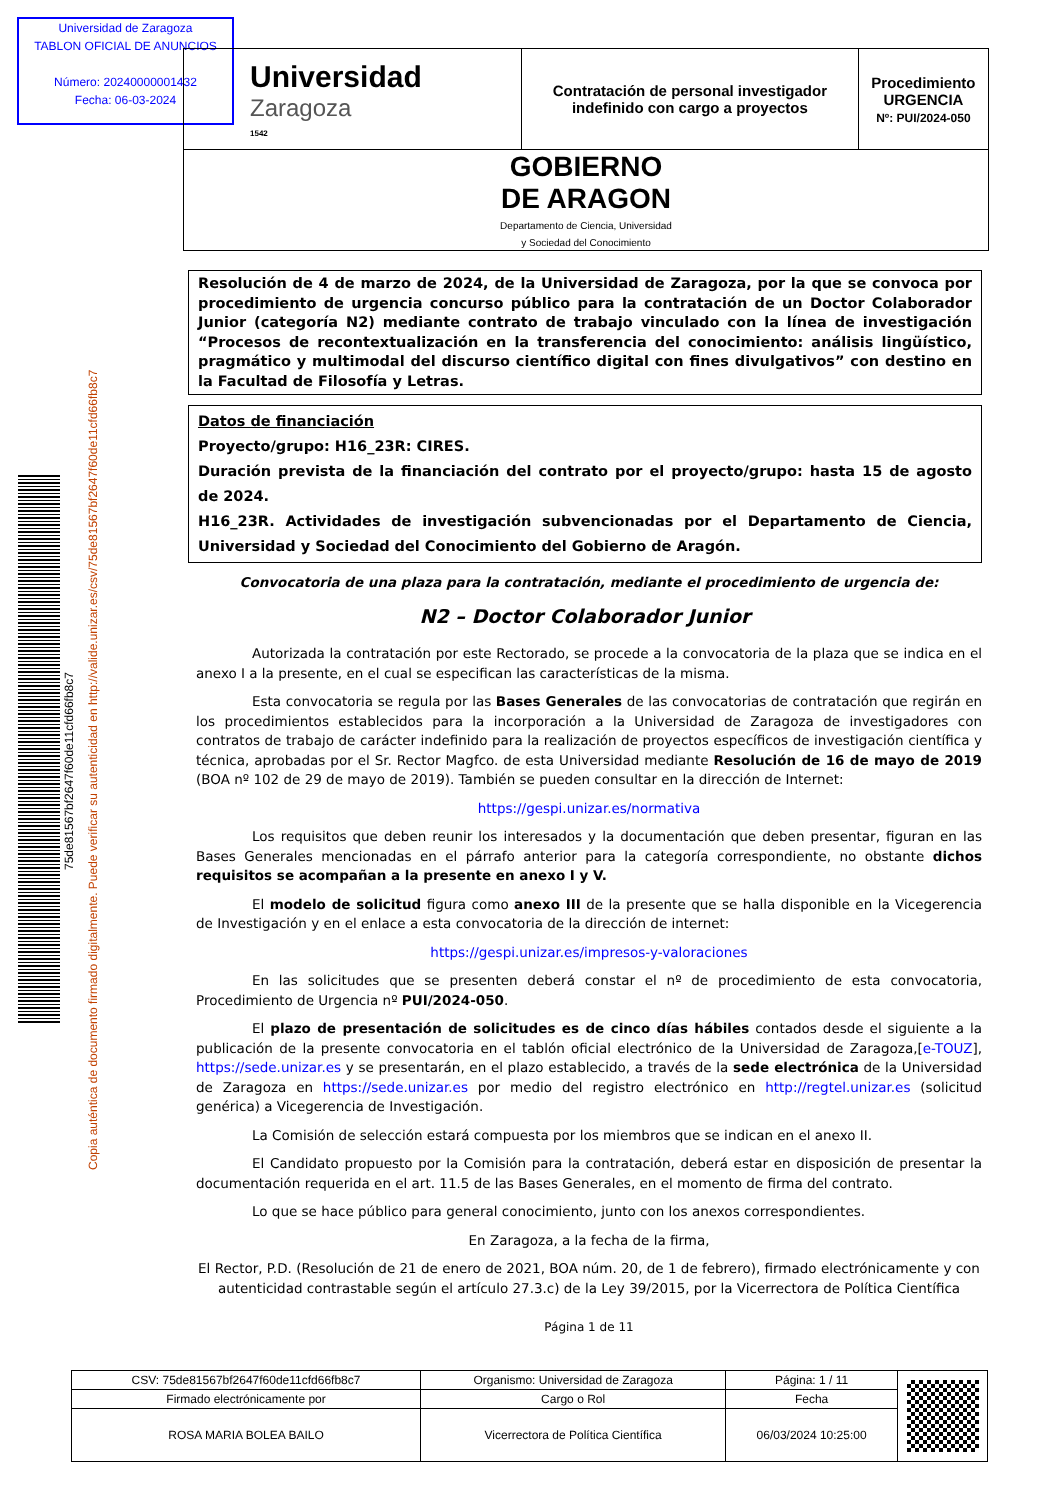Universidad de Zaragoza
TABLON OFICIAL DE ANUNCIOS
Número: 20240000001432
Fecha: 06-03-2024
| Universidad Zaragoza 1542 | Contratación de personal investigador indefinido con cargo a proyectos | Procedimiento URGENCIA Nº: PUI/2024-050 |
| GOBIERNO DE ARAGON Departamento de Ciencia, Universidad y Sociedad del Conocimiento | | |
75de81567bf2647f60de11cfd66fb8c7
Copia auténtica de documento firmado digitalmente. Puede verificar su autenticidad en http://valide.unizar.es/csv/75de81567bf2647f60de11cfd66fb8c7
Resolución de 4 de marzo de 2024, de la Universidad de Zaragoza, por la que se convoca por procedimiento de urgencia concurso público para la contratación de un Doctor Colaborador Junior (categoría N2) mediante contrato de trabajo vinculado con la línea de investigación “Procesos de recontextualización en la transferencia del conocimiento: análisis lingüístico, pragmático y multimodal del discurso científico digital con fines divulgativos” con destino en la Facultad de Filosofía y Letras.
Datos de financiación
Proyecto/grupo: H16_23R: CIRES.
Duración prevista de la financiación del contrato por el proyecto/grupo: hasta 15 de agosto de 2024.
H16_23R. Actividades de investigación subvencionadas por el Departamento de Ciencia, Universidad y Sociedad del Conocimiento del Gobierno de Aragón.
Convocatoria de una plaza para la contratación, mediante el procedimiento de urgencia de:
N2 – Doctor Colaborador Junior
Autorizada la contratación por este Rectorado, se procede a la convocatoria de la plaza que se indica en el anexo I a la presente, en el cual se especifican las características de la misma.
Esta convocatoria se regula por las Bases Generales de las convocatorias de contratación que regirán en los procedimientos establecidos para la incorporación a la Universidad de Zaragoza de investigadores con contratos de trabajo de carácter indefinido para la realización de proyectos específicos de investigación científica y técnica, aprobadas por el Sr. Rector Magfco. de esta Universidad mediante Resolución de 16 de mayo de 2019 (BOA nº 102 de 29 de mayo de 2019). También se pueden consultar en la dirección de Internet:
https://gespi.unizar.es/normativa
Los requisitos que deben reunir los interesados y la documentación que deben presentar, figuran en las Bases Generales mencionadas en el párrafo anterior para la categoría correspondiente, no obstante dichos requisitos se acompañan a la presente en anexo I y V.
El modelo de solicitud figura como anexo III de la presente que se halla disponible en la Vicegerencia de Investigación y en el enlace a esta convocatoria de la dirección de internet:
https://gespi.unizar.es/impresos-y-valoraciones
En las solicitudes que se presenten deberá constar el nº de procedimiento de esta convocatoria, Procedimiento de Urgencia nº PUI/2024-050.
El plazo de presentación de solicitudes es de cinco días hábiles contados desde el siguiente a la publicación de la presente convocatoria en el tablón oficial electrónico de la Universidad de Zaragoza,[e-TOUZ], https://sede.unizar.es y se presentarán, en el plazo establecido, a través de la sede electrónica de la Universidad de Zaragoza en https://sede.unizar.es por medio del registro electrónico en http://regtel.unizar.es (solicitud genérica) a Vicegerencia de Investigación.
La Comisión de selección estará compuesta por los miembros que se indican en el anexo II.
El Candidato propuesto por la Comisión para la contratación, deberá estar en disposición de presentar la documentación requerida en el art. 11.5 de las Bases Generales, en el momento de firma del contrato.
Lo que se hace público para general conocimiento, junto con los anexos correspondientes.
En Zaragoza, a la fecha de la firma,
El Rector, P.D. (Resolución de 21 de enero de 2021, BOA núm. 20, de 1 de febrero), firmado electrónicamente y con autenticidad contrastable según el artículo 27.3.c) de la Ley 39/2015, por la Vicerrectora de Política Científica
Página 1 de 11
| CSV: 75de81567bf2647f60de11cfd66fb8c7 | Organismo: Universidad de Zaragoza | Página: 1 / 11 | |
| Firmado electrónicamente por | Cargo o Rol | Fecha | |
| ROSA MARIA BOLEA BAILO | Vicerrectora de Política Científica | 06/03/2024 10:25:00 | |